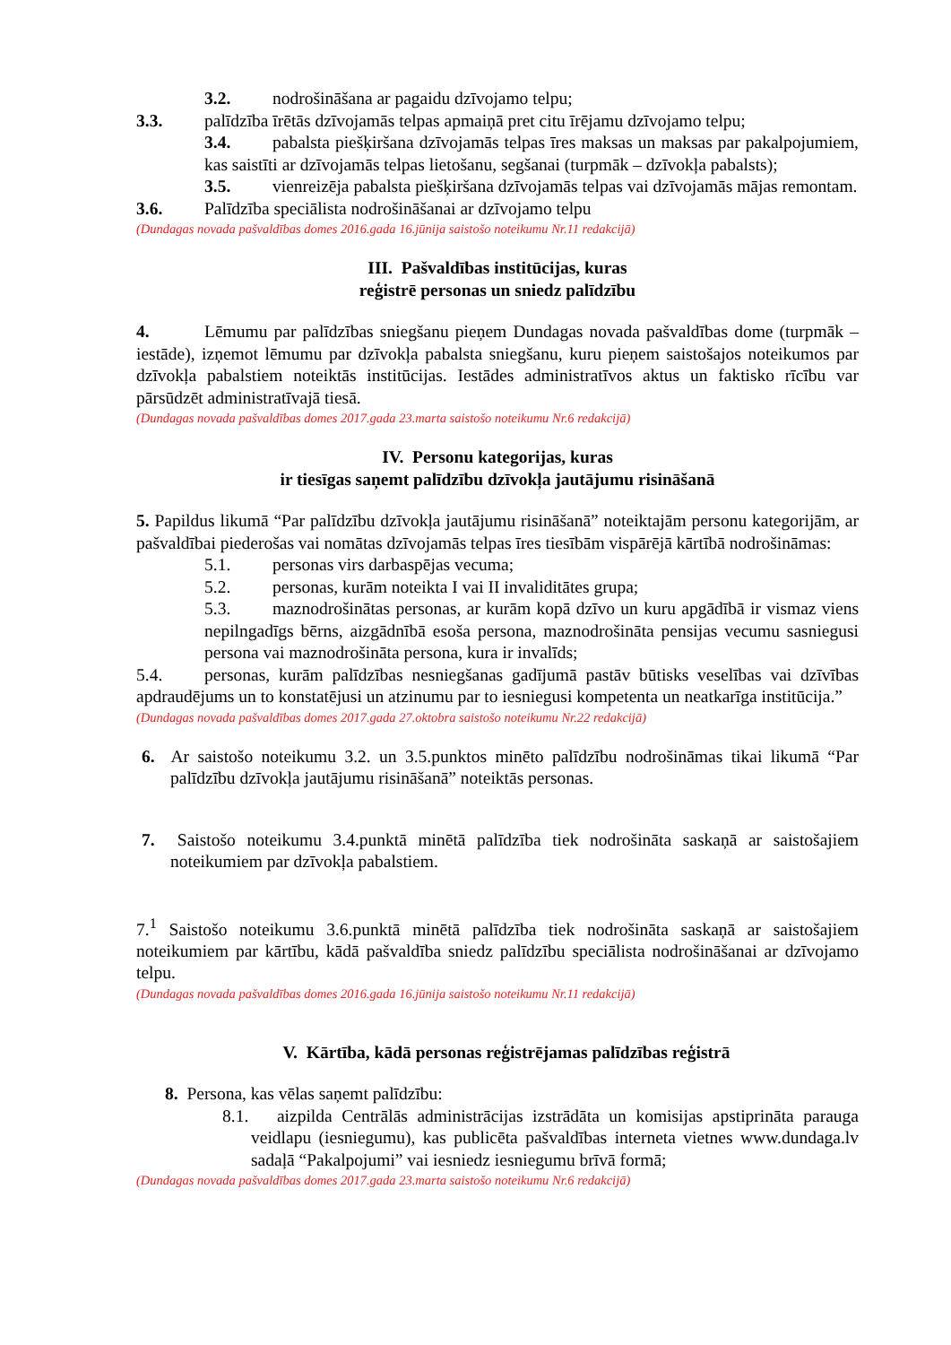3.2. nodrošināšana ar pagaidu dzīvojamo telpu;
3.3. palīdzība īrētās dzīvojamās telpas apmaiņā pret citu īrējamu dzīvojamo telpu;
3.4. pabalsta piešķiršana dzīvojamās telpas īres maksas un maksas par pakalpojumiem, kas saistīti ar dzīvojamās telpas lietošanu, segšanai (turpmāk – dzīvokļa pabalsts);
3.5. vienreizēja pabalsta piešķiršana dzīvojamās telpas vai dzīvojamās mājas remontam.
3.6. Palīdzība speciālista nodrošināšanai ar dzīvojamo telpu
(Dundagas novada pašvaldības domes 2016.gada 16.jūnija saistošo noteikumu Nr.11 redakcijā)
III. Pašvaldības institūcijas, kuras
reģistrē personas un sniedz palīdzību
4. Lēmumu par palīdzības sniegšanu pieņem Dundagas novada pašvaldības dome (turpmāk – iestāde), izņemot lēmumu par dzīvokļa pabalsta sniegšanu, kuru pieņem saistošajos noteikumos par dzīvokļa pabalstiem noteiktās institūcijas. Iestādes administratīvos aktus un faktisko rīcību var pārsūdzēt administratīvajā tiesā.
(Dundagas novada pašvaldības domes 2017.gada 23.marta saistošo noteikumu Nr.6 redakcijā)
IV. Personu kategorijas, kuras
ir tiesīgas saņemt palīdzību dzīvokļa jautājumu risināšanā
5. Papildus likumā “Par palīdzību dzīvokļa jautājumu risināšanā” noteiktajām personu kategorijām, ar pašvaldībai piederošas vai nomātas dzīvojamās telpas īres tiesībām vispārējā kārtībā nodrošināmas:
5.1. personas virs darbaspējas vecuma;
5.2. personas, kurām noteikta I vai II invaliditātes grupa;
5.3. maznodrošinātas personas, ar kurām kopā dzīvo un kuru apgādībā ir vismaz viens nepilngadīgs bērns, aizgādnībā esoša persona, maznodrošināta pensijas vecumu sasniegusi persona vai maznodrošināta persona, kura ir invalīds;
5.4. personas, kurām palīdzības nesniegšanas gadījumā pastāv būtisks veselības vai dzīvības apdraudējums un to konstatējusi un atzinumu par to iesniegusi kompetenta un neatkarīga institūcija.”
(Dundagas novada pašvaldības domes 2017.gada 27.oktobra saistošo noteikumu Nr.22 redakcijā)
6. Ar saistošo noteikumu 3.2. un 3.5.punktos minēto palīdzību nodrošināmas tikai likumā “Par palīdzību dzīvokļa jautājumu risināšanā” noteiktās personas.
7. Saistošo noteikumu 3.4.punktā minētā palīdzība tiek nodrošināta saskaņā ar saistošajiem noteikumiem par dzīvokļa pabalstiem.
7.<sup>1</sup> Saistošo noteikumu 3.6.punktā minētā palīdzība tiek nodrošināta saskaņā ar saistošajiem noteikumiem par kārtību, kādā pašvaldība sniedz palīdzību speciālista nodrošināšanai ar dzīvojamo telpu.
(Dundagas novada pašvaldības domes 2016.gada 16.jūnija saistošo noteikumu Nr.11 redakcijā)
V. Kārtība, kādā personas reģistrējamas palīdzības reģistrā
8. Persona, kas vēlas saņemt palīdzību:
8.1. aizpilda Centrālās administrācijas izstrādāta un komisijas apstiprināta parauga veidlapu (iesniegumu), kas publicēta pašvaldības interneta vietnes www.dundaga.lv sadaļā “Pakalpojumi” vai iesniedz iesniegumu brīvā formā;
(Dundagas novada pašvaldības domes 2017.gada 23.marta saistošo noteikumu Nr.6 redakcijā)